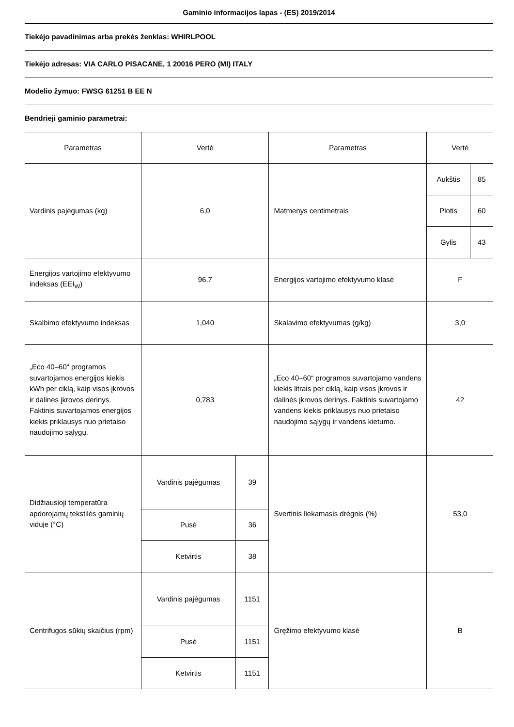Gaminio informacijos lapas - (ES) 2019/2014
Tiekėjo pavadinimas arba prekės ženklas: WHIRLPOOL
Tiekėjo adresas: VIA CARLO PISACANE, 1 20016 PERO (MI) ITALY
Modelio žymuo: FWSG 61251 B EE N
Bendrieji gaminio parametrai:
| Parametras | Vertė | | Parametras | Vertė | |
| Vardinis pajėgumas (kg) | 6,0 | | Matmenys centimetrais | Aukštis | 85 |
| | | | | Plotis | 60 |
| | | | | Gylis | 43 |
| Energijos vartojimo efektyvumo indeksas (EEI<sub>W</sub>) | 96,7 | | Energijos vartojimo efektyvumo klasė | F | |
| Skalbimo efektyvumo indeksas | 1,040 | | Skalavimo efektyvumas (g/kg) | 3,0 | |
| „Eco 40–60“ programos suvartojamos energijos kiekis kWh per ciklą, kaip visos įkrovos ir dalinės įkrovos derinys. Faktinis suvartojamos energijos kiekis priklausys nuo prietaiso naudojimo sąlygų. | 0,783 | | „Eco 40–60“ programos suvartojamo vandens kiekis litrais per ciklą, kaip visos įkrovos ir dalinės įkrovos derinys. Faktinis suvartojamo vandens kiekis priklausys nuo prietaiso naudojimo sąlygų ir vandens kietumo. | 42 | |
| Didžiausioji temperatūra apdorojamų tekstilės gaminių viduje (°C) | Vardinis pajėgumas | 39 | Svertinis liekamasis drėgnis (%) | 53,0 | |
| | Pusė | 36 | | | |
| | Ketvirtis | 38 | | | |
| Centrifugos sūkių skaičius (rpm) | Vardinis pajėgumas | 1151 | Gręžimo efektyvumo klasė | B | |
| | Pusė | 1151 | | | |
| | Ketvirtis | 1151 | | | |